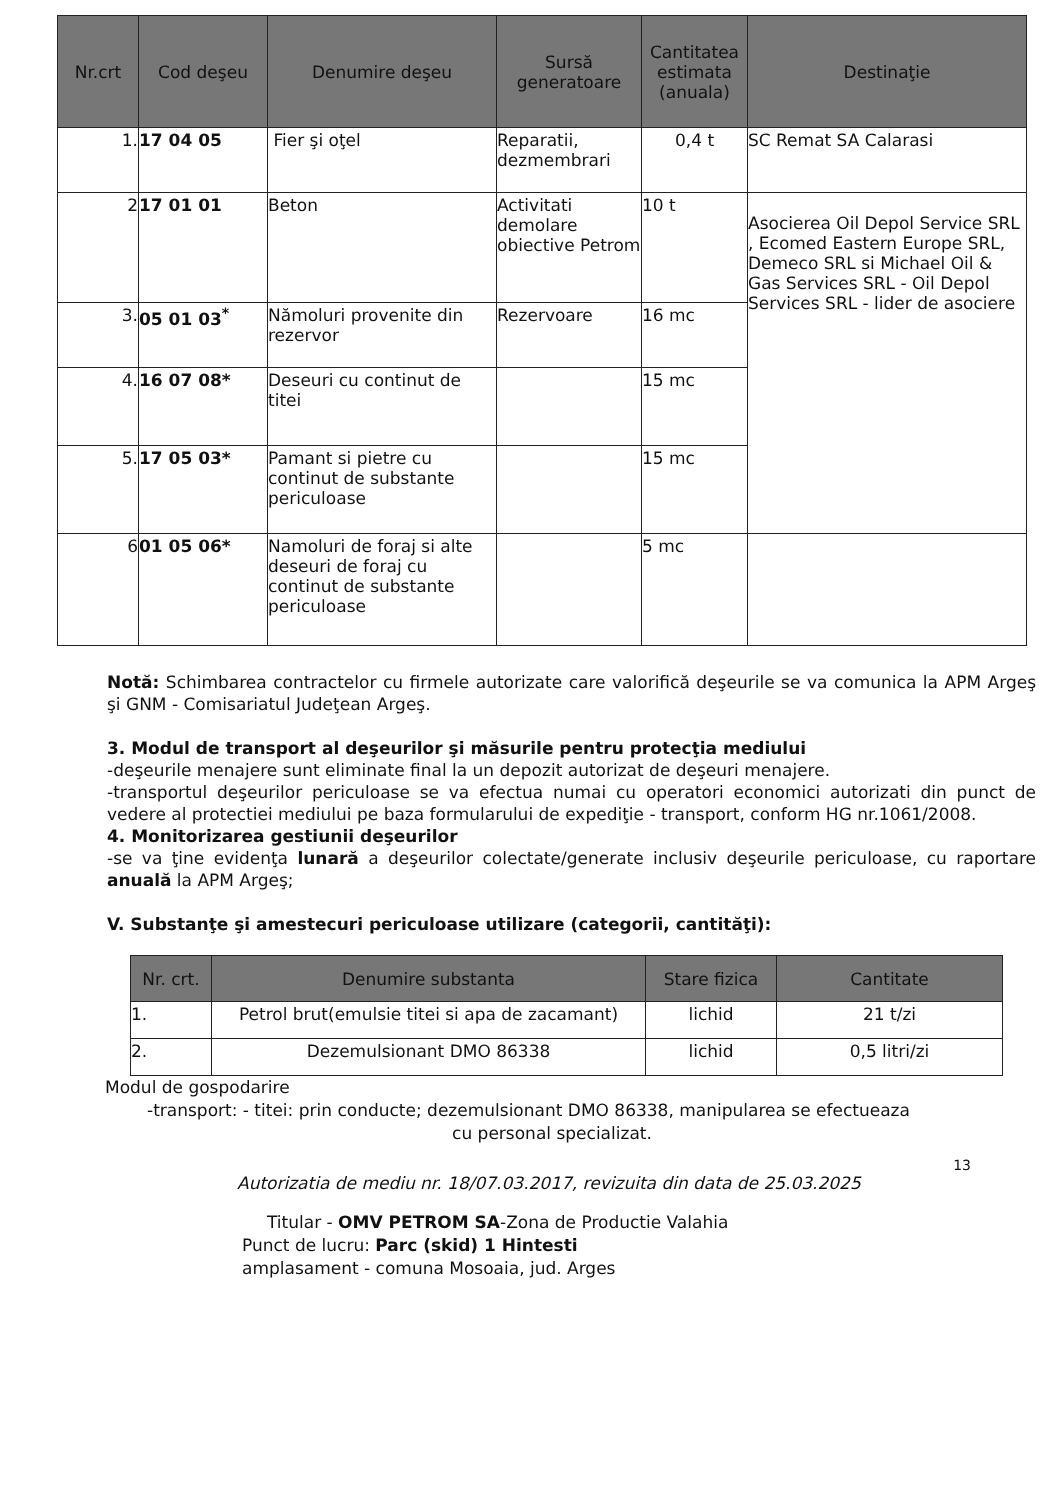| Nr.crt | Cod deşeu | Denumire deşeu | Sursă generatoare | Cantitatea estimata (anuala) | Destinaţie |
| --- | --- | --- | --- | --- | --- |
| 1. | 17 04 05 | Fier şi oţel | Reparatii, dezmembrari | 0,4 t | SC Remat SA Calarasi |
| 2 | 17 01 01 | Beton | Activitati demolare obiective Petrom | 10 t | Asocierea Oil Depol Service SRL , Ecomed Eastern Europe SRL, Demeco SRL si Michael Oil & Gas Services SRL - Oil Depol Services SRL - lider de asociere |
| 3. | 05 01 03<sup>*</sup> | Nămoluri provenite din rezervor | Rezervoare | 16 mc | |
| 4. | 16 07 08* | Deseuri cu continut de titei | | 15 mc | |
| 5. | 17 05 03* | Pamant si pietre cu continut de substante periculoase | | 15 mc | |
| 6 | 01 05 06* | Namoluri de foraj si alte deseuri de foraj cu continut de substante periculoase | | 5 mc | |
Notă: Schimbarea contractelor cu firmele autorizate care valorifică deşeurile se va comunica la APM Argeş şi GNM - Comisariatul Judeţean Argeş.
3. Modul de transport al deşeurilor şi măsurile pentru protecţia mediului
-deşeurile menajere sunt eliminate final la un depozit autorizat de deşeuri menajere.
-transportul deşeurilor periculoase se va efectua numai cu operatori economici autorizati din punct de vedere al protectiei mediului pe baza formularului de expediţie - transport, conform HG nr.1061/2008.
4. Monitorizarea gestiunii deşeurilor
-se va ţine evidenţa lunară a deşeurilor colectate/generate inclusiv deşeurile periculoase, cu raportare anuală la APM Argeş;
V. Substanţe şi amestecuri periculoase utilizare (categorii, cantităţi):
| Nr. crt. | Denumire substanta | Stare fizica | Cantitate |
| --- | --- | --- | --- |
| 1. | Petrol brut(emulsie titei si apa de zacamant) | lichid | 21 t/zi |
| 2. | Dezemulsionant DMO 86338 | lichid | 0,5 litri/zi |
Modul de gospodarire
-transport: - titei: prin conducte; dezemulsionant DMO 86338, manipularea se efectueaza
cu personal specializat.
13
Autorizatia de mediu nr. 18/07.03.2017, revizuita din data de 25.03.2025
Titular - OMV PETROM SA-Zona de Productie Valahia
Punct de lucru: Parc (skid) 1 Hintesti
amplasament - comuna Mosoaia, jud. Arges